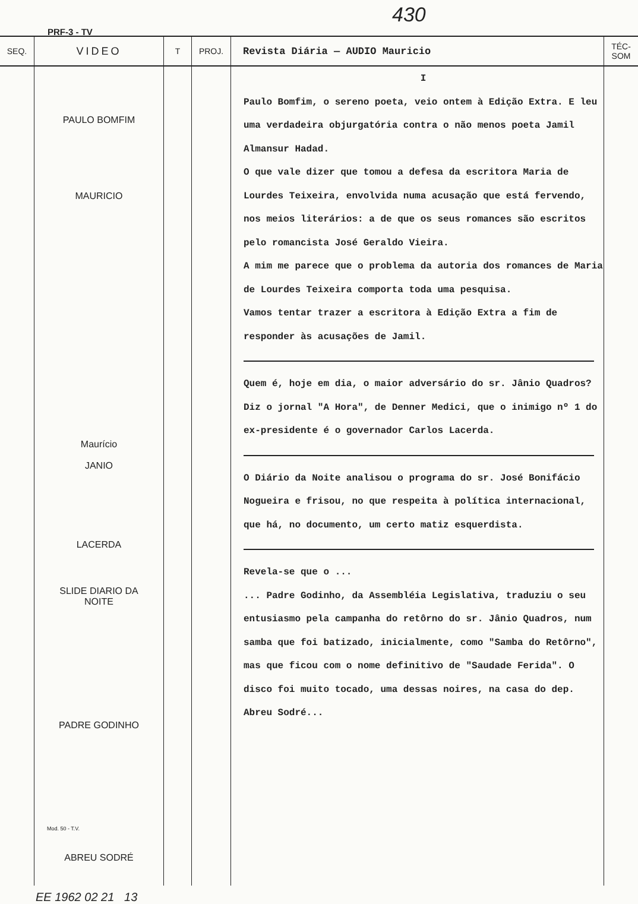PRF-3 - TV
430
| SEQ. | VIDEO | T | PROJ. | Revista Diária — AUDIO Mauricio | TÉC-SOM |
| --- | --- | --- | --- | --- | --- |
| | PAULO BOMFIM MAURICIO Maurício JANIO LACERDA SLIDE DIARIO DA NOITE PADRE GODINHO Mod. 50 - T.V. ABREU SODRÉ | | | I Paulo Bomfim, o sereno poeta, veio ontem à Edição Extra. E leu uma verdadeira objurgatória contra o não menos poeta Jamil Almansur Hadad. O que vale dizer que tomou a defesa da escritora Maria de Lourdes Teixeira, envolvida numa acusação que está fervendo, nos meios literários: a de que os seus romances são escritos pelo romancista José Geraldo Vieira. A mim me parece que o problema da autoria dos romances de Maria de Lourdes Teixeira comporta toda uma pesquisa. Vamos tentar trazer a escritora à Edição Extra a fim de responder às acusações de Jamil. Quem é, hoje em dia, o maior adversário do sr. Jânio Quadros? Diz o jornal "A Hora", de Denner Medici, que o inimigo nº 1 do ex-presidente é o governador Carlos Lacerda. O Diário da Noite analisou o programa do sr. José Bonifácio Nogueira e frisou, no que respeita à política internacional, que há, no documento, um certo matiz esquerdista. Revela-se que o ... ... Padre Godinho, da Assembléia Legislativa, traduziu o seu entusiasmo pela campanha do retôrno do sr. Jânio Quadros, num samba que foi batizado, inicialmente, como "Samba do Retôrno", mas que ficou com o nome definitivo de "Saudade Ferida". O disco foi muito tocado, uma dessas noires, na casa do dep. Abreu Sodré... | |
EE 1962 02 21 13